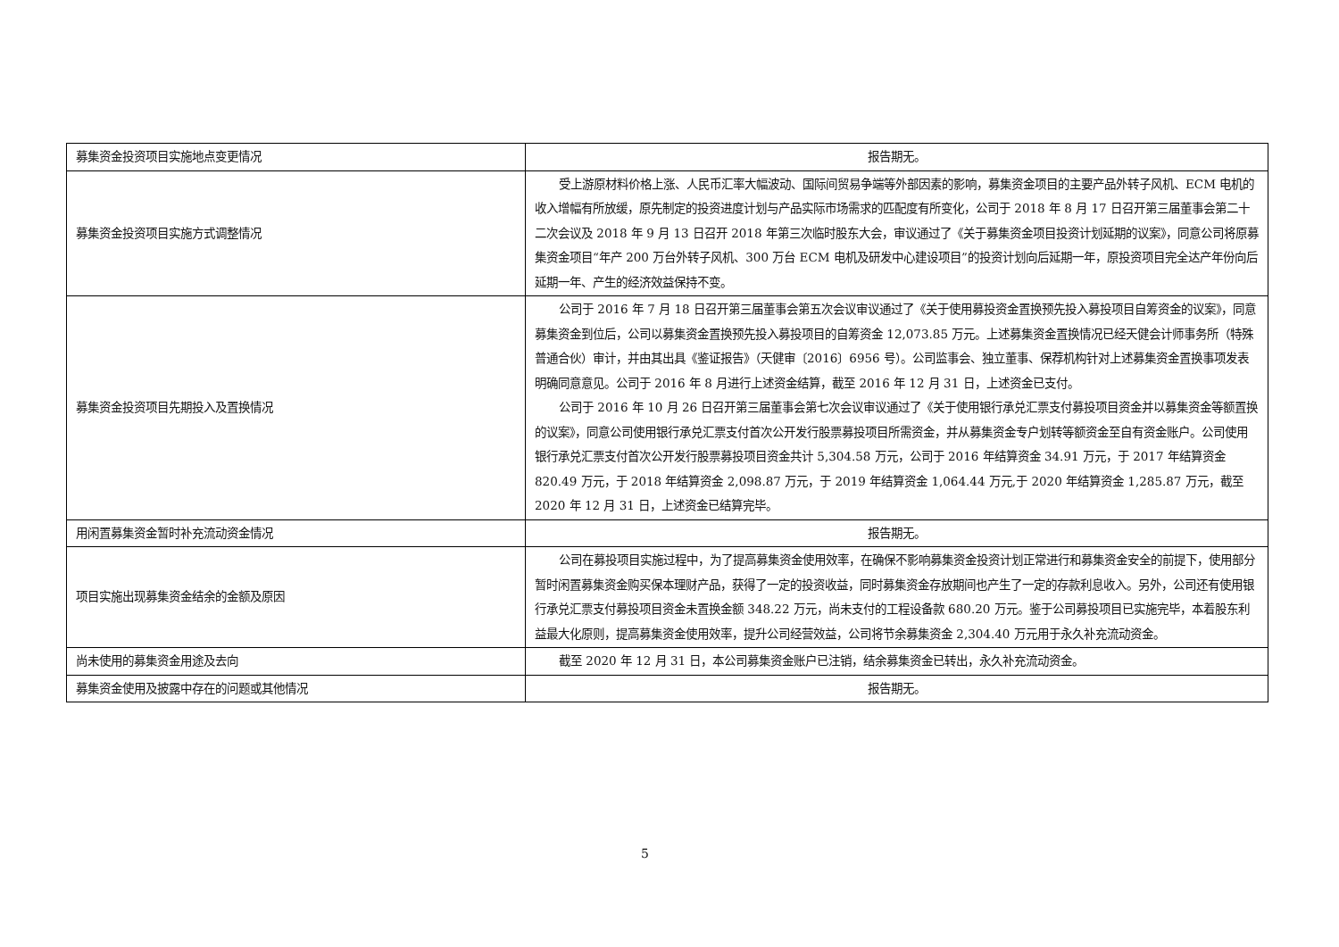| 募集资金投资项目实施地点变更情况 | 报告期无。 |
| 募集资金投资项目实施方式调整情况 | 受上游原材料价格上涨、人民币汇率大幅波动、国际间贸易争端等外部因素的影响，募集资金项目的主要产品外转子风机、ECM 电机的收入增幅有所放缓，原先制定的投资进度计划与产品实际市场需求的匹配度有所变化，公司于 2018 年 8 月 17 日召开第三届董事会第二十二次会议及 2018 年 9 月 13 日召开 2018 年第三次临时股东大会，审议通过了《关于募集资金项目投资计划延期的议案》，同意公司将原募集资金项目“年产 200 万台外转子风机、300 万台 ECM 电机及研发中心建设项目”的投资计划向后延期一年，原投资项目完全达产年份向后延期一年、产生的经济效益保持不变。 |
| 募集资金投资项目先期投入及置换情况 | 公司于 2016 年 7 月 18 日召开第三届董事会第五次会议审议通过了《关于使用募投资金置换预先投入募投项目自筹资金的议案》，同意募集资金到位后，公司以募集资金置换预先投入募投项目的自筹资金 12,073.85 万元。上述募集资金置换情况已经天健会计师事务所（特殊普通合伙）审计，并由其出具《鉴证报告》（天健审〔2016〕6956 号）。公司监事会、独立董事、保荐机构针对上述募集资金置换事项发表明确同意意见。公司于 2016 年 8 月进行上述资金结算，截至 2016 年 12 月 31 日，上述资金已支付。 公司于 2016 年 10 月 26 日召开第三届董事会第七次会议审议通过了《关于使用银行承兑汇票支付募投项目资金并以募集资金等额置换的议案》，同意公司使用银行承兑汇票支付首次公开发行股票募投项目所需资金，并从募集资金专户划转等额资金至自有资金账户。公司使用银行承兑汇票支付首次公开发行股票募投项目资金共计 5,304.58 万元，公司于 2016 年结算资金 34.91 万元，于 2017 年结算资金 820.49 万元，于 2018 年结算资金 2,098.87 万元，于 2019 年结算资金 1,064.44 万元,于 2020 年结算资金 1,285.87 万元，截至 2020 年 12 月 31 日，上述资金已结算完毕。 |
| 用闲置募集资金暂时补充流动资金情况 | 报告期无。 |
| 项目实施出现募集资金结余的金额及原因 | 公司在募投项目实施过程中，为了提高募集资金使用效率，在确保不影响募集资金投资计划正常进行和募集资金安全的前提下，使用部分暂时闲置募集资金购买保本理财产品，获得了一定的投资收益，同时募集资金存放期间也产生了一定的存款利息收入。另外，公司还有使用银行承兑汇票支付募投项目资金未置换金额 348.22 万元，尚未支付的工程设备款 680.20 万元。鉴于公司募投项目已实施完毕，本着股东利益最大化原则，提高募集资金使用效率，提升公司经营效益，公司将节余募集资金 2,304.40 万元用于永久补充流动资金。 |
| 尚未使用的募集资金用途及去向 | 截至 2020 年 12 月 31 日，本公司募集资金账户已注销，结余募集资金已转出，永久补充流动资金。 |
| 募集资金使用及披露中存在的问题或其他情况 | 报告期无。 |
5